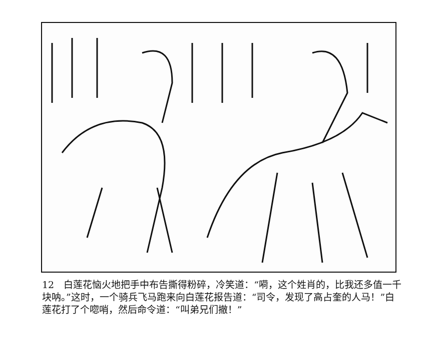12　白莲花恼火地把手中布告撕得粉碎，冷笑道：“嗬，这个姓肖的，比我还多值一千块呐。”这时，一个骑兵飞马跑来向白莲花报告道：“司令，发现了高占奎的人马！”白莲花打了个唿哨，然后命令道：“叫弟兄们撤！”